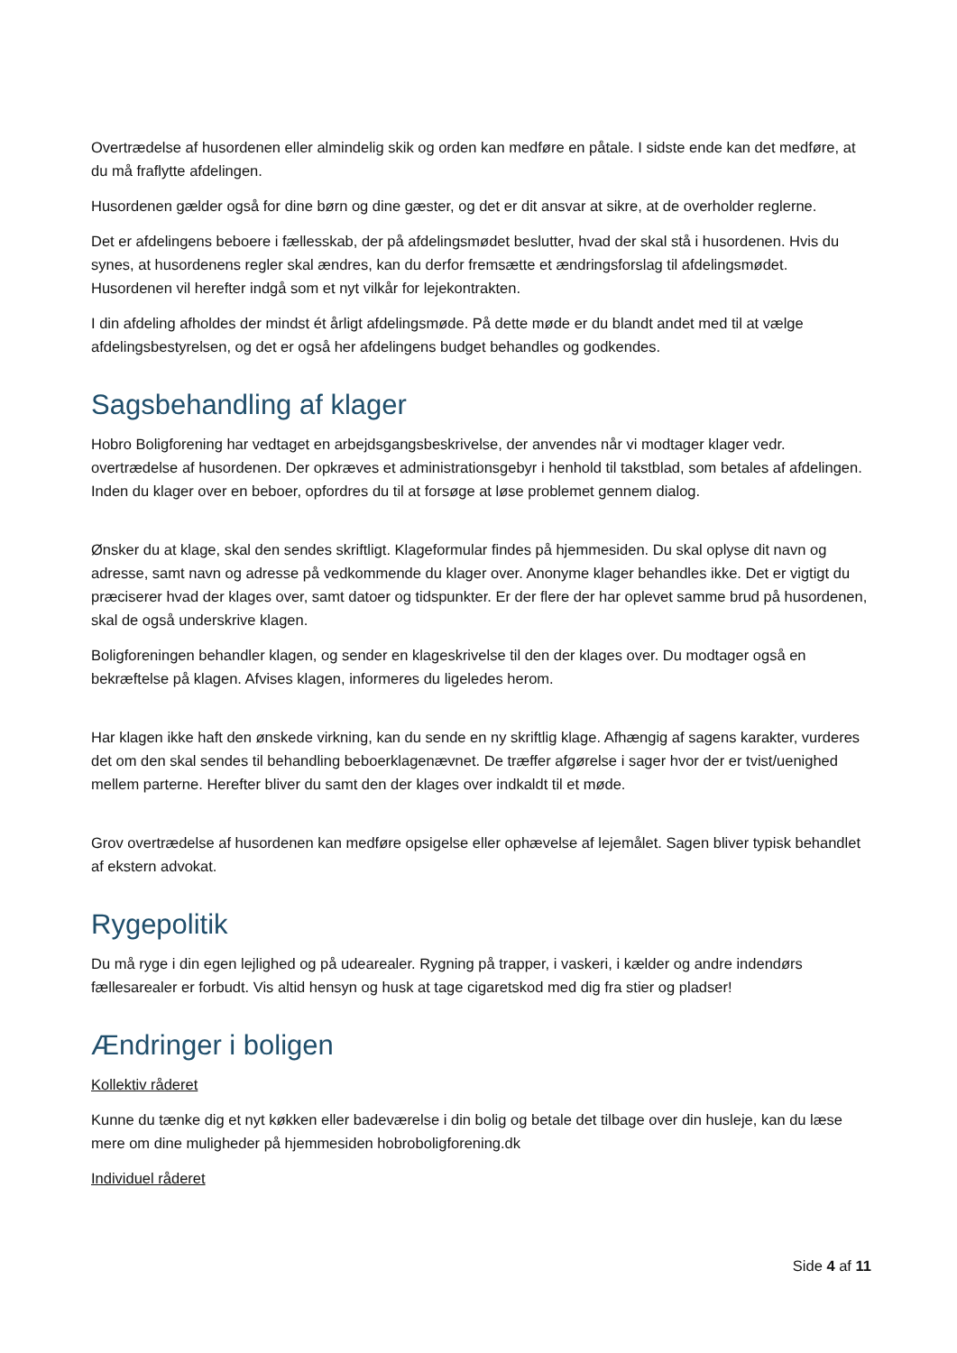Overtrædelse af husordenen eller almindelig skik og orden kan medføre en påtale. I sidste ende kan det medføre, at du må fraflytte afdelingen.
Husordenen gælder også for dine børn og dine gæster, og det er dit ansvar at sikre, at de overholder reglerne.
Det er afdelingens beboere i fællesskab, der på afdelingsmødet beslutter, hvad der skal stå i husordenen. Hvis du synes, at husordenens regler skal ændres, kan du derfor fremsætte et ændringsforslag til afdelingsmødet. Husordenen vil herefter indgå som et nyt vilkår for lejekontrakten.
I din afdeling afholdes der mindst ét årligt afdelingsmøde. På dette møde er du blandt andet med til at vælge afdelingsbestyrelsen, og det er også her afdelingens budget behandles og godkendes.
Sagsbehandling af klager
Hobro Boligforening har vedtaget en arbejdsgangsbeskrivelse, der anvendes når vi modtager klager vedr. overtrædelse af husordenen. Der opkræves et administrationsgebyr i henhold til takstblad, som betales af afdelingen. Inden du klager over en beboer, opfordres du til at forsøge at løse problemet gennem dialog.
Ønsker du at klage, skal den sendes skriftligt. Klageformular findes på hjemmesiden. Du skal oplyse dit navn og adresse, samt navn og adresse på vedkommende du klager over. Anonyme klager behandles ikke. Det er vigtigt du præciserer hvad der klages over, samt datoer og tidspunkter. Er der flere der har oplevet samme brud på husordenen, skal de også underskrive klagen.
Boligforeningen behandler klagen, og sender en klageskrivelse til den der klages over. Du modtager også en bekræftelse på klagen. Afvises klagen, informeres du ligeledes herom.
Har klagen ikke haft den ønskede virkning, kan du sende en ny skriftlig klage. Afhængig af sagens karakter, vurderes det om den skal sendes til behandling beboerklagenævnet. De træffer afgørelse i sager hvor der er tvist/uenighed mellem parterne. Herefter bliver du samt den der klages over indkaldt til et møde.
Grov overtrædelse af husordenen kan medføre opsigelse eller ophævelse af lejemålet. Sagen bliver typisk behandlet af ekstern advokat.
Rygepolitik
Du må ryge i din egen lejlighed og på udearealer. Rygning på trapper, i vaskeri, i kælder og andre indendørs fællesarealer er forbudt. Vis altid hensyn og husk at tage cigaretskod med dig fra stier og pladser!
Ændringer i boligen
Kollektiv råderet
Kunne du tænke dig et nyt køkken eller badeværelse i din bolig og betale det tilbage over din husleje, kan du læse mere om dine muligheder på hjemmesiden hobroboligforening.dk
Individuel råderet
Side 4 af 11